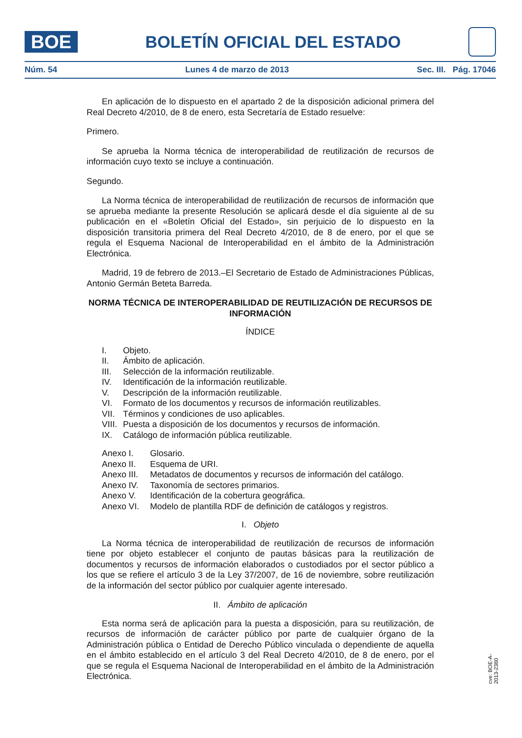BOE
BOLETÍN OFICIAL DEL ESTADO
Núm. 54 Lunes 4 de marzo de 2013 Sec. III. Pág. 17046
En aplicación de lo dispuesto en el apartado 2 de la disposición adicional primera del Real Decreto 4/2010, de 8 de enero, esta Secretaría de Estado resuelve:
Primero.
Se aprueba la Norma técnica de interoperabilidad de reutilización de recursos de información cuyo texto se incluye a continuación.
Segundo.
La Norma técnica de interoperabilidad de reutilización de recursos de información que se aprueba mediante la presente Resolución se aplicará desde el día siguiente al de su publicación en el «Boletín Oficial del Estado», sin perjuicio de lo dispuesto en la disposición transitoria primera del Real Decreto 4/2010, de 8 de enero, por el que se regula el Esquema Nacional de Interoperabilidad en el ámbito de la Administración Electrónica.
Madrid, 19 de febrero de 2013.–El Secretario de Estado de Administraciones Públicas, Antonio Germán Beteta Barreda.
NORMA TÉCNICA DE INTEROPERABILIDAD DE REUTILIZACIÓN DE RECURSOS DE INFORMACIÓN
ÍNDICE
I. Objeto.
II. Ámbito de aplicación.
III. Selección de la información reutilizable.
IV. Identificación de la información reutilizable.
V. Descripción de la información reutilizable.
VI. Formato de los documentos y recursos de información reutilizables.
VII. Términos y condiciones de uso aplicables.
VIII. Puesta a disposición de los documentos y recursos de información.
IX. Catálogo de información pública reutilizable.
Anexo I. Glosario.
Anexo II. Esquema de URI.
Anexo III. Metadatos de documentos y recursos de información del catálogo.
Anexo IV. Taxonomía de sectores primarios.
Anexo V. Identificación de la cobertura geográfica.
Anexo VI. Modelo de plantilla RDF de definición de catálogos y registros.
I. Objeto
La Norma técnica de interoperabilidad de reutilización de recursos de información tiene por objeto establecer el conjunto de pautas básicas para la reutilización de documentos y recursos de información elaborados o custodiados por el sector público a los que se refiere el artículo 3 de la Ley 37/2007, de 16 de noviembre, sobre reutilización de la información del sector público por cualquier agente interesado.
II. Ámbito de aplicación
Esta norma será de aplicación para la puesta a disposición, para su reutilización, de recursos de información de carácter público por parte de cualquier órgano de la Administración pública o Entidad de Derecho Público vinculada o dependiente de aquella en el ámbito establecido en el artículo 3 del Real Decreto 4/2010, de 8 de enero, por el que se regula el Esquema Nacional de Interoperabilidad en el ámbito de la Administración Electrónica.
cve: BOE-A-2013-2380